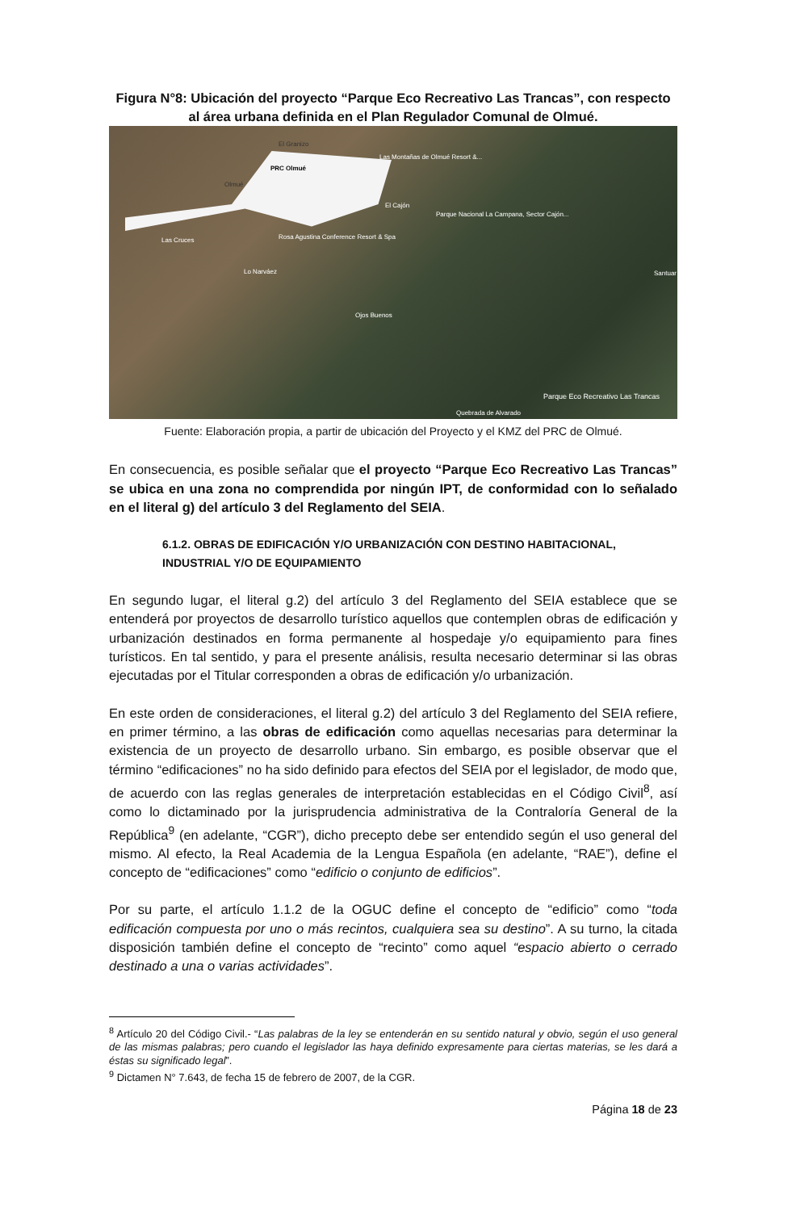Figura N°8: Ubicación del proyecto “Parque Eco Recreativo Las Trancas”, con respecto al área urbana definida en el Plan Regulador Comunal de Olmué.
El Granizo
Las Montañas de Olmué Resort &...
PRC Olmué
Olmué
El Cajón
Parque Nacional La Campana, Sector Cajón...
Rosa Agustina Conference Resort & Spa Las Cruces
Lo Narváez Santuar
Ojos Buenos
Parque Eco Recreativo Las Trancas
Quebrada de Alvarado
Fuente: Elaboración propia, a partir de ubicación del Proyecto y el KMZ del PRC de Olmué.
En consecuencia, es posible señalar que el proyecto “Parque Eco Recreativo Las Trancas” se ubica en una zona no comprendida por ningún IPT, de conformidad con lo señalado en el literal g) del artículo 3 del Reglamento del SEIA.
6.1.2. OBRAS DE EDIFICACIÓN Y/O URBANIZACIÓN CON DESTINO HABITACIONAL, INDUSTRIAL Y/O DE EQUIPAMIENTO
En segundo lugar, el literal g.2) del artículo 3 del Reglamento del SEIA establece que se entenderá por proyectos de desarrollo turístico aquellos que contemplen obras de edificación y urbanización destinados en forma permanente al hospedaje y/o equipamiento para fines turísticos. En tal sentido, y para el presente análisis, resulta necesario determinar si las obras ejecutadas por el Titular corresponden a obras de edificación y/o urbanización.
En este orden de consideraciones, el literal g.2) del artículo 3 del Reglamento del SEIA refiere, en primer término, a las obras de edificación como aquellas necesarias para determinar la existencia de un proyecto de desarrollo urbano. Sin embargo, es posible observar que el término “edificaciones” no ha sido definido para efectos del SEIA por el legislador, de modo que, de acuerdo con las reglas generales de interpretación establecidas en el Código Civil<sup>8</sup>, así como lo dictaminado por la jurisprudencia administrativa de la Contraloría General de la República<sup>9</sup> (en adelante, “CGR”), dicho precepto debe ser entendido según el uso general del mismo. Al efecto, la Real Academia de la Lengua Española (en adelante, “RAE”), define el concepto de “edificaciones” como “edificio o conjunto de edificios”.
Por su parte, el artículo 1.1.2 de la OGUC define el concepto de “edificio” como “toda edificación compuesta por uno o más recintos, cualquiera sea su destino”. A su turno, la citada disposición también define el concepto de “recinto” como aquel “espacio abierto o cerrado destinado a una o varias actividades”.
<sup>8</sup> Artículo 20 del Código Civil.- “Las palabras de la ley se entenderán en su sentido natural y obvio, según el uso general de las mismas palabras; pero cuando el legislador las haya definido expresamente para ciertas materias, se les dará a éstas su significado legal”.
<sup>9</sup> Dictamen N° 7.643, de fecha 15 de febrero de 2007, de la CGR.
Página 18 de 23